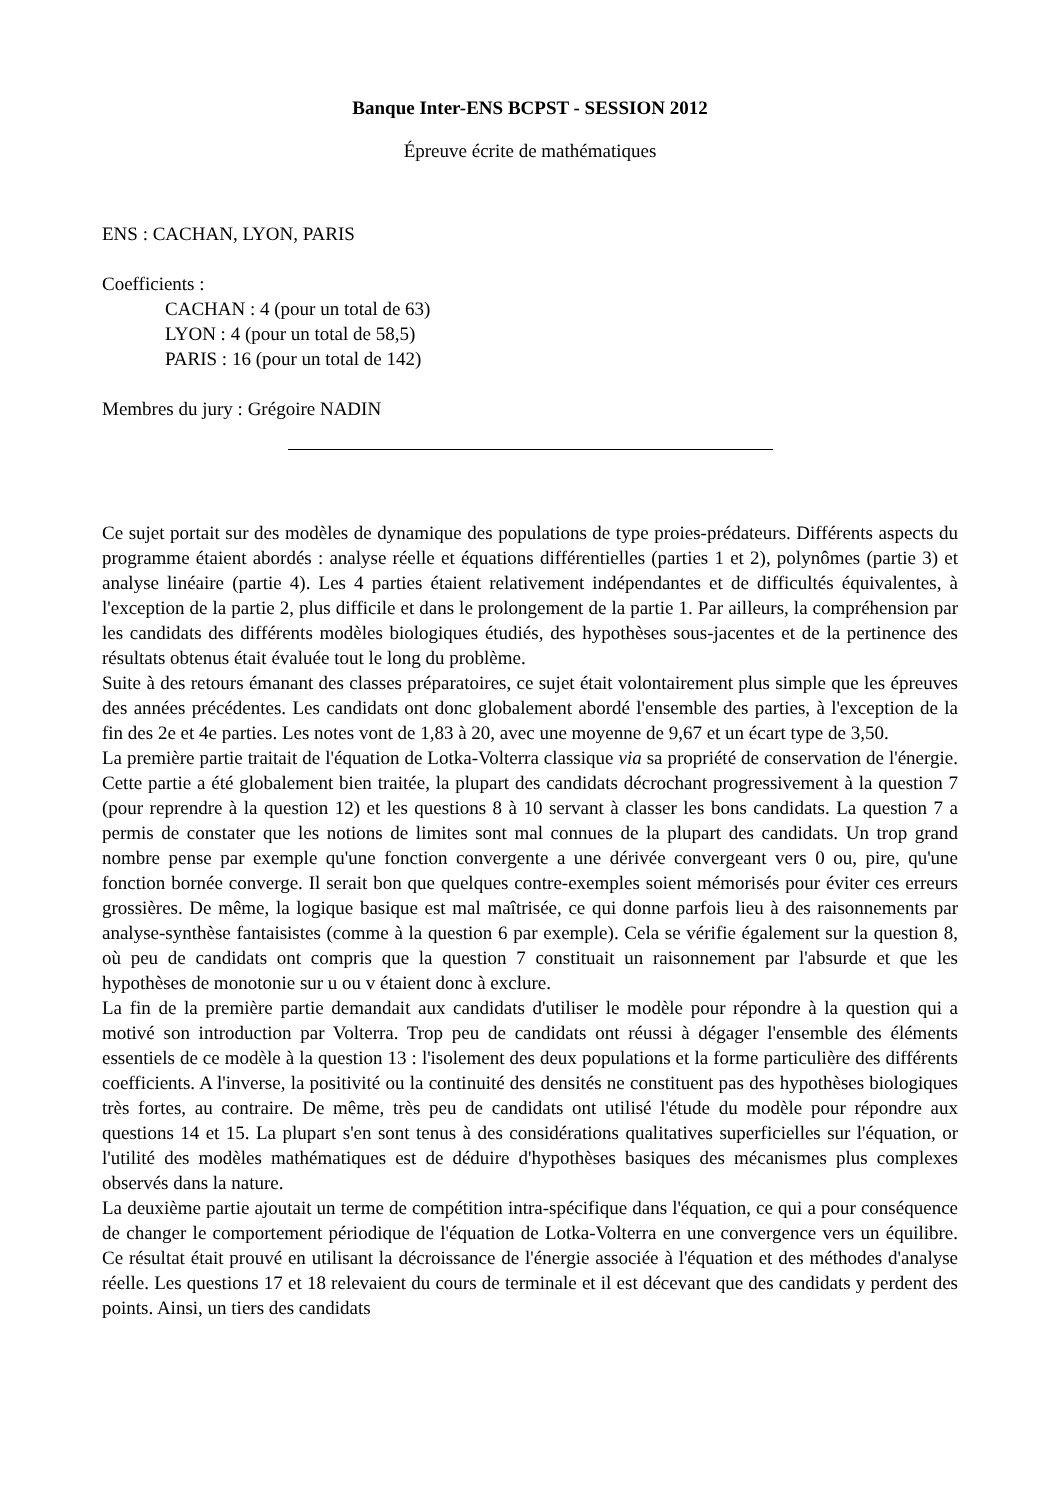Banque Inter-ENS BCPST - SESSION 2012
Épreuve écrite de mathématiques
ENS : CACHAN, LYON, PARIS
Coefficients :
CACHAN : 4 (pour un total de 63)
LYON : 4 (pour un total de 58,5)
PARIS : 16 (pour un total de 142)
Membres du jury : Grégoire NADIN
Ce sujet portait sur des modèles de dynamique des populations de type proies-prédateurs. Différents aspects du programme étaient abordés : analyse réelle et équations différentielles (parties 1 et 2), polynômes (partie 3) et analyse linéaire (partie 4). Les 4 parties étaient relativement indépendantes et de difficultés équivalentes, à l'exception de la partie 2, plus difficile et dans le prolongement de la partie 1. Par ailleurs, la compréhension par les candidats des différents modèles biologiques étudiés, des hypothèses sous-jacentes et de la pertinence des résultats obtenus était évaluée tout le long du problème.
Suite à des retours émanant des classes préparatoires, ce sujet était volontairement plus simple que les épreuves des années précédentes. Les candidats ont donc globalement abordé l'ensemble des parties, à l'exception de la fin des 2e et 4e parties. Les notes vont de 1,83 à 20, avec une moyenne de 9,67 et un écart type de 3,50.
La première partie traitait de l'équation de Lotka-Volterra classique via sa propriété de conservation de l'énergie. Cette partie a été globalement bien traitée, la plupart des candidats décrochant progressivement à la question 7 (pour reprendre à la question 12) et les questions 8 à 10 servant à classer les bons candidats. La question 7 a permis de constater que les notions de limites sont mal connues de la plupart des candidats. Un trop grand nombre pense par exemple qu'une fonction convergente a une dérivée convergeant vers 0 ou, pire, qu'une fonction bornée converge. Il serait bon que quelques contre-exemples soient mémorisés pour éviter ces erreurs grossières. De même, la logique basique est mal maîtrisée, ce qui donne parfois lieu à des raisonnements par analyse-synthèse fantaisistes (comme à la question 6 par exemple). Cela se vérifie également sur la question 8, où peu de candidats ont compris que la question 7 constituait un raisonnement par l'absurde et que les hypothèses de monotonie sur u ou v étaient donc à exclure.
La fin de la première partie demandait aux candidats d'utiliser le modèle pour répondre à la question qui a motivé son introduction par Volterra. Trop peu de candidats ont réussi à dégager l'ensemble des éléments essentiels de ce modèle à la question 13 : l'isolement des deux populations et la forme particulière des différents coefficients. A l'inverse, la positivité ou la continuité des densités ne constituent pas des hypothèses biologiques très fortes, au contraire. De même, très peu de candidats ont utilisé l'étude du modèle pour répondre aux questions 14 et 15. La plupart s'en sont tenus à des considérations qualitatives superficielles sur l'équation, or l'utilité des modèles mathématiques est de déduire d'hypothèses basiques des mécanismes plus complexes observés dans la nature.
La deuxième partie ajoutait un terme de compétition intra-spécifique dans l'équation, ce qui a pour conséquence de changer le comportement périodique de l'équation de Lotka-Volterra en une convergence vers un équilibre. Ce résultat était prouvé en utilisant la décroissance de l'énergie associée à l'équation et des méthodes d'analyse réelle. Les questions 17 et 18 relevaient du cours de terminale et il est décevant que des candidats y perdent des points. Ainsi, un tiers des candidats